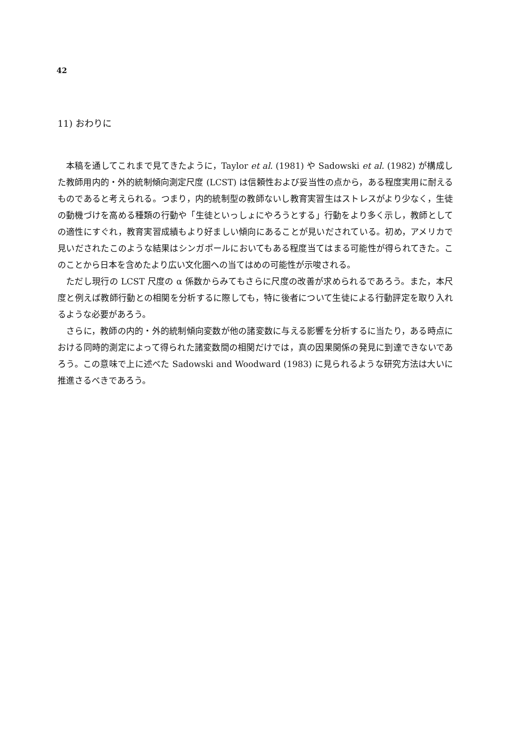42
11) おわりに
本稿を通してこれまで見てきたように，Taylor et al. (1981) や Sadowski et al. (1982) が構成した教師用内的・外的統制傾向測定尺度 (LCST) は信頼性および妥当性の点から，ある程度実用に耐えるものであると考えられる。つまり，内的統制型の教師ないし教育実習生はストレスがより少なく，生徒の動機づけを高める種類の行動や「生徒といっしょにやろうとする」行動をより多く示し，教師としての適性にすぐれ，教育実習成績もより好ましい傾向にあることが見いだされている。初め，アメリカで見いだされたこのような結果はシンガポールにおいてもある程度当てはまる可能性が得られてきた。このことから日本を含めたより広い文化圏への当てはめの可能性が示唆される。
ただし現行の LCST 尺度の α 係数からみてもさらに尺度の改善が求められるであろう。また，本尺度と例えば教師行動との相関を分析するに際しても，特に後者について生徒による行動評定を取り入れるような必要があろう。
さらに，教師の内的・外的統制傾向変数が他の諸変数に与える影響を分析するに当たり，ある時点における同時的測定によって得られた諸変数間の相関だけでは，真の因果関係の発見に到達できないであろう。この意味で上に述べた Sadowski and Woodward (1983) に見られるような研究方法は大いに推進さるべきであろう。